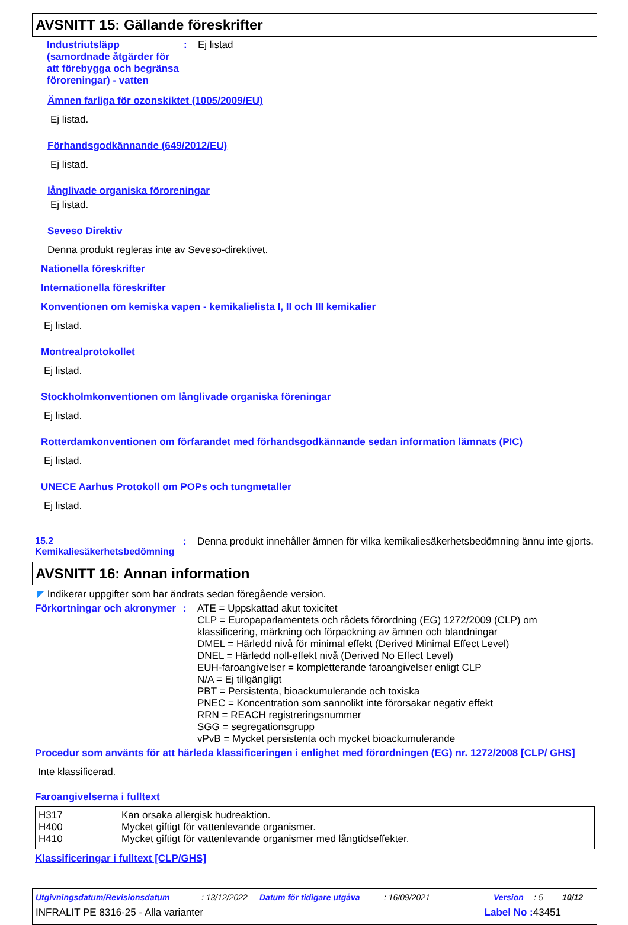AVSNITT 15: Gällande föreskrifter
Industriutsläpp (samordnade åtgärder för att förebygga och begränsa föroreningar) - vatten
: Ej listad
Ämnen farliga för ozonskiktet (1005/2009/EU)
Ej listad.
Förhandsgodkännande (649/2012/EU)
Ej listad.
långlivade organiska föroreningar
Ej listad.
Seveso Direktiv
Denna produkt regleras inte av Seveso-direktivet.
Nationella föreskrifter
Internationella föreskrifter
Konventionen om kemiska vapen - kemikalielista I, II och III kemikalier
Ej listad.
Montrealprotokollet
Ej listad.
Stockholmkonventionen om långlivade organiska föreningar
Ej listad.
Rotterdamkonventionen om förfarandet med förhandsgodkännande sedan information lämnats (PIC)
Ej listad.
UNECE Aarhus Protokoll om POPs och tungmetaller
Ej listad.
15.2 Kemikaliesäkerhetsbedömning
: Denna produkt innehåller ämnen för vilka kemikaliesäkerhetsbedömning ännu inte gjorts.
AVSNITT 16: Annan information
◤ Indikerar uppgifter som har ändrats sedan föregående version.
Förkortningar och akronymer
:
ATE = Uppskattad akut toxicitet
CLP = Europaparlamentets och rådets förordning (EG) 1272/2009 (CLP) om klassificering, märkning och förpackning av ämnen och blandningar
DMEL = Härledd nivå för minimal effekt (Derived Minimal Effect Level)
DNEL = Härledd noll-effekt nivå (Derived No Effect Level)
EUH-faroangivelser = kompletterande faroangivelser enligt CLP
N/A = Ej tillgängligt
PBT = Persistenta, bioackumulerande och toxiska
PNEC = Koncentration som sannolikt inte förorsakar negativ effekt
RRN = REACH registreringsnummer
SGG = segregationsgrupp
vPvB = Mycket persistenta och mycket bioackumulerande
Procedur som använts för att härleda klassificeringen i enlighet med förordningen (EG) nr. 1272/2008 [CLP/ GHS]
Inte klassificerad.
Faroangivelserna i fulltext
| H317 | Kan orsaka allergisk hudreaktion. |
| H400 | Mycket giftigt för vattenlevande organismer. |
| H410 | Mycket giftigt för vattenlevande organismer med långtidseffekter. |
Klassificeringar i fulltext [CLP/GHS]
Utgivningsdatum/Revisionsdatum: 13/12/2022 Datum för tidigare utgåva: 16/09/2021 Version: 5 10/12
INFRALIT PE 8316-25 - Alla varianter Label No : 43451